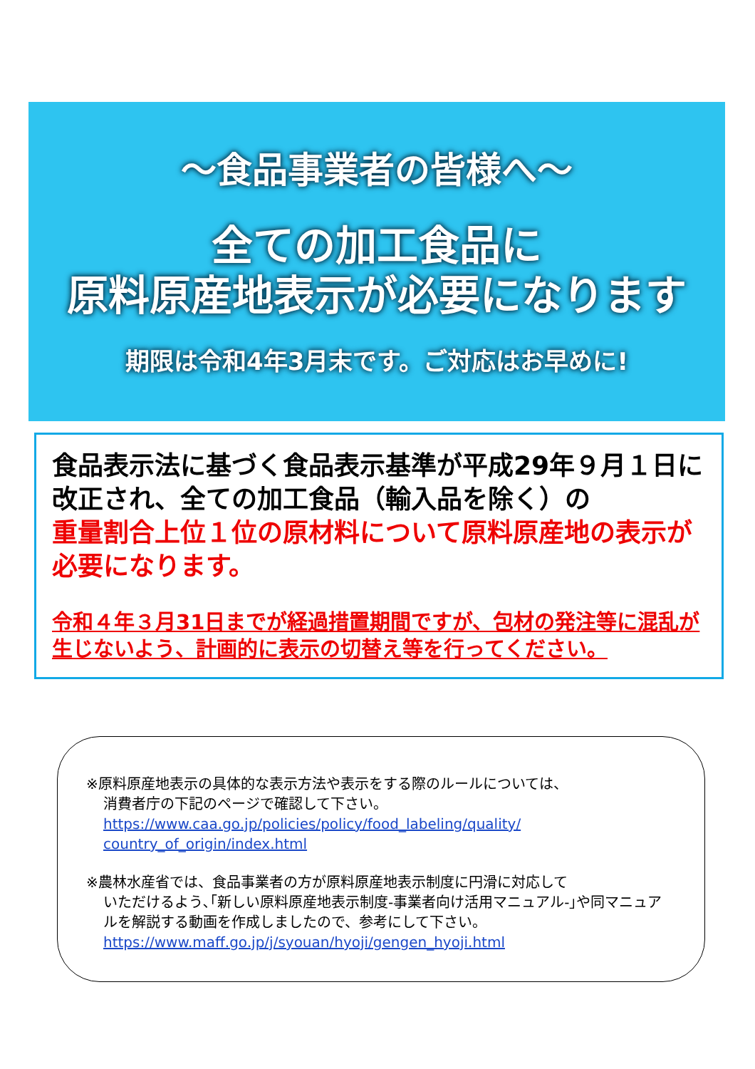～食品事業者の皆様へ～
全ての加工食品に
原料原産地表示が必要になります
期限は令和4年3月末です。ご対応はお早めに!
食品表示法に基づく食品表示基準が平成29年９月１日に改正され、全ての加工食品（輸入品を除く）の
重量割合上位１位の原材料について原料原産地の表示が必要になります。
令和４年３月31日までが経過措置期間ですが、包材の発注等に混乱が生じないよう、計画的に表示の切替え等を行ってください。
※原料原産地表示の具体的な表示方法や表示をする際のルールについては、
消費者庁の下記のページで確認して下さい。
https://www.caa.go.jp/policies/policy/food_labeling/quality/ country_of_origin/index.html
※農林水産省では、食品事業者の方が原料原産地表示制度に円滑に対応して
いただけるよう､｢新しい原料原産地表示制度-事業者向け活用マニュアル-｣や同マニュアルを解説する動画を作成しましたので、参考にして下さい。
https://www.maff.go.jp/j/syouan/hyoji/gengen_hyoji.html